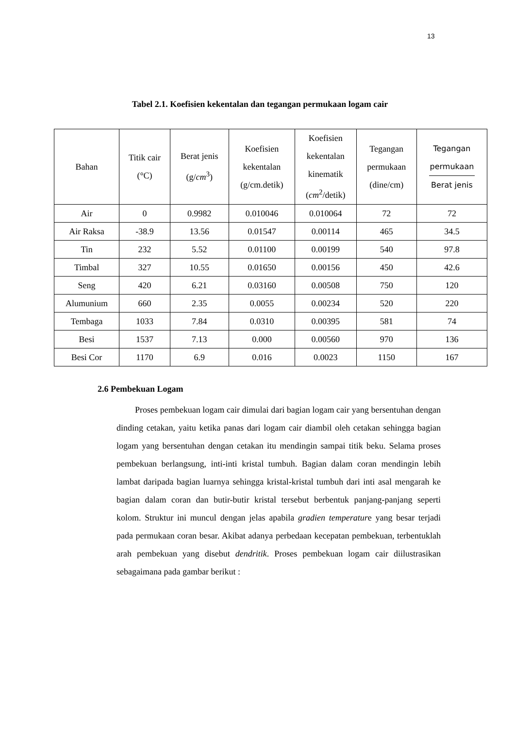13
Tabel 2.1. Koefisien kekentalan dan tegangan permukaan logam cair
| Bahan | Titik cair (°C) | Berat jenis (g/ cm<sup>3</sup>) | Koefisien kekentalan (g/cm.detik) | Koefisien kekentalan kinematik ( cm<sup>2</sup>/detik) | Tegangan permukaan (dine/cm) | Tegangan permukaan Berat jenis |
| --- | --- | --- | --- | --- | --- | --- |
| Air | 0 | 0.9982 | 0.010046 | 0.010064 | 72 | 72 |
| Air Raksa | -38.9 | 13.56 | 0.01547 | 0.00114 | 465 | 34.5 |
| Tin | 232 | 5.52 | 0.01100 | 0.00199 | 540 | 97.8 |
| Timbal | 327 | 10.55 | 0.01650 | 0.00156 | 450 | 42.6 |
| Seng | 420 | 6.21 | 0.03160 | 0.00508 | 750 | 120 |
| Alumunium | 660 | 2.35 | 0.0055 | 0.00234 | 520 | 220 |
| Tembaga | 1033 | 7.84 | 0.0310 | 0.00395 | 581 | 74 |
| Besi | 1537 | 7.13 | 0.000 | 0.00560 | 970 | 136 |
| Besi Cor | 1170 | 6.9 | 0.016 | 0.0023 | 1150 | 167 |
2.6 Pembekuan Logam
Proses pembekuan logam cair dimulai dari bagian logam cair yang bersentuhan dengan dinding cetakan, yaitu ketika panas dari logam cair diambil oleh cetakan sehingga bagian logam yang bersentuhan dengan cetakan itu mendingin sampai titik beku. Selama proses pembekuan berlangsung, inti-inti kristal tumbuh. Bagian dalam coran mendingin lebih lambat daripada bagian luarnya sehingga kristal-kristal tumbuh dari inti asal mengarah ke bagian dalam coran dan butir-butir kristal tersebut berbentuk panjang-panjang seperti kolom. Struktur ini muncul dengan jelas apabila gradien temperature yang besar terjadi pada permukaan coran besar. Akibat adanya perbedaan kecepatan pembekuan, terbentuklah arah pembekuan yang disebut dendritik. Proses pembekuan logam cair diilustrasikan sebagaimana pada gambar berikut :